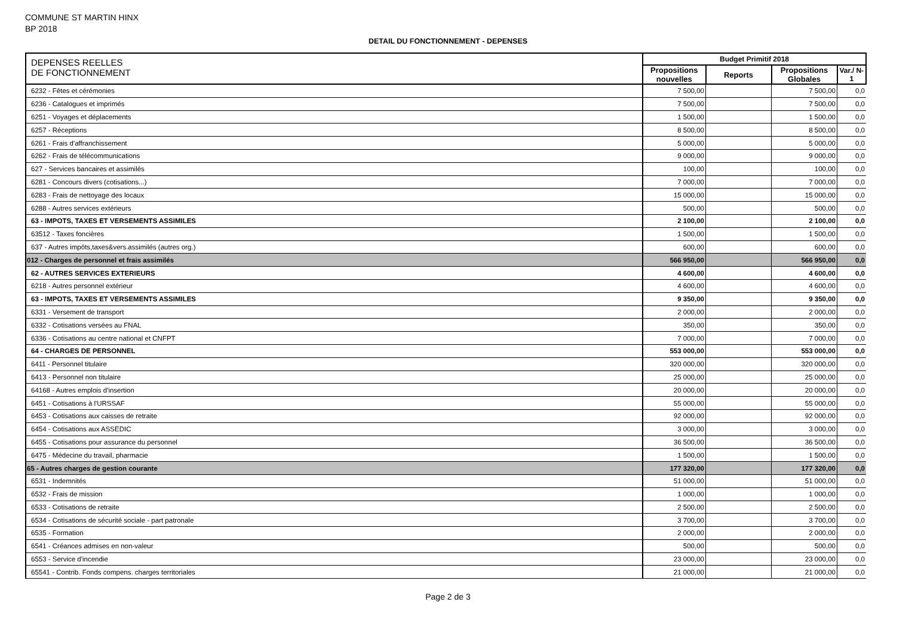COMMUNE ST MARTIN HINX
BP 2018
DETAIL DU FONCTIONNEMENT - DEPENSES
| DEPENSES REELLES DE FONCTIONNEMENT | Budget Primitif 2018 | | | |
| --- | --- | --- | --- | --- |
| | Propositions nouvelles | Reports | Propositions Globales | Var./ N-1 |
| 6232 - Fêtes et cérémonies | 7 500,00 | | 7 500,00 | 0,0 |
| 6236 - Catalogues et imprimés | 7 500,00 | | 7 500,00 | 0,0 |
| 6251 - Voyages et déplacements | 1 500,00 | | 1 500,00 | 0,0 |
| 6257 - Réceptions | 8 500,00 | | 8 500,00 | 0,0 |
| 6261 - Frais d'affranchissement | 5 000,00 | | 5 000,00 | 0,0 |
| 6262 - Frais de télécommunications | 9 000,00 | | 9 000,00 | 0,0 |
| 627 - Services bancaires et assimilés | 100,00 | | 100,00 | 0,0 |
| 6281 - Concours divers (cotisations...) | 7 000,00 | | 7 000,00 | 0,0 |
| 6283 - Frais de nettoyage des locaux | 15 000,00 | | 15 000,00 | 0,0 |
| 6288 - Autres services extérieurs | 500,00 | | 500,00 | 0,0 |
| 63 - IMPOTS, TAXES ET VERSEMENTS ASSIMILES | 2 100,00 | | 2 100,00 | 0,0 |
| 63512 - Taxes foncières | 1 500,00 | | 1 500,00 | 0,0 |
| 637 - Autres impôts,taxes&vers.assimilés (autres org.) | 600,00 | | 600,00 | 0,0 |
| 012 - Charges de personnel et frais assimilés | 566 950,00 | | 566 950,00 | 0,0 |
| 62 - AUTRES SERVICES EXTERIEURS | 4 600,00 | | 4 600,00 | 0,0 |
| 6218 - Autres personnel extérieur | 4 600,00 | | 4 600,00 | 0,0 |
| 63 - IMPOTS, TAXES ET VERSEMENTS ASSIMILES | 9 350,00 | | 9 350,00 | 0,0 |
| 6331 - Versement de transport | 2 000,00 | | 2 000,00 | 0,0 |
| 6332 - Cotisations versées au FNAL | 350,00 | | 350,00 | 0,0 |
| 6336 - Cotisations au centre national et CNFPT | 7 000,00 | | 7 000,00 | 0,0 |
| 64 - CHARGES DE PERSONNEL | 553 000,00 | | 553 000,00 | 0,0 |
| 6411 - Personnel titulaire | 320 000,00 | | 320 000,00 | 0,0 |
| 6413 - Personnel non titulaire | 25 000,00 | | 25 000,00 | 0,0 |
| 64168 - Autres emplois d'insertion | 20 000,00 | | 20 000,00 | 0,0 |
| 6451 - Cotisations à l'URSSAF | 55 000,00 | | 55 000,00 | 0,0 |
| 6453 - Cotisations aux caisses de retraite | 92 000,00 | | 92 000,00 | 0,0 |
| 6454 - Cotisations aux ASSEDIC | 3 000,00 | | 3 000,00 | 0,0 |
| 6455 - Cotisations pour assurance du personnel | 36 500,00 | | 36 500,00 | 0,0 |
| 6475 - Médecine du travail, pharmacie | 1 500,00 | | 1 500,00 | 0,0 |
| 65 - Autres charges de gestion courante | 177 320,00 | | 177 320,00 | 0,0 |
| 6531 - Indemnités | 51 000,00 | | 51 000,00 | 0,0 |
| 6532 - Frais de mission | 1 000,00 | | 1 000,00 | 0,0 |
| 6533 - Cotisations de retraite | 2 500,00 | | 2 500,00 | 0,0 |
| 6534 - Cotisations de sécurité sociale - part patronale | 3 700,00 | | 3 700,00 | 0,0 |
| 6535 - Formation | 2 000,00 | | 2 000,00 | 0,0 |
| 6541 - Créances admises en non-valeur | 500,00 | | 500,00 | 0,0 |
| 6553 - Service d'incendie | 23 000,00 | | 23 000,00 | 0,0 |
| 65541 - Contrib. Fonds compens. charges territoriales | 21 000,00 | | 21 000,00 | 0,0 |
Page 2 de 3